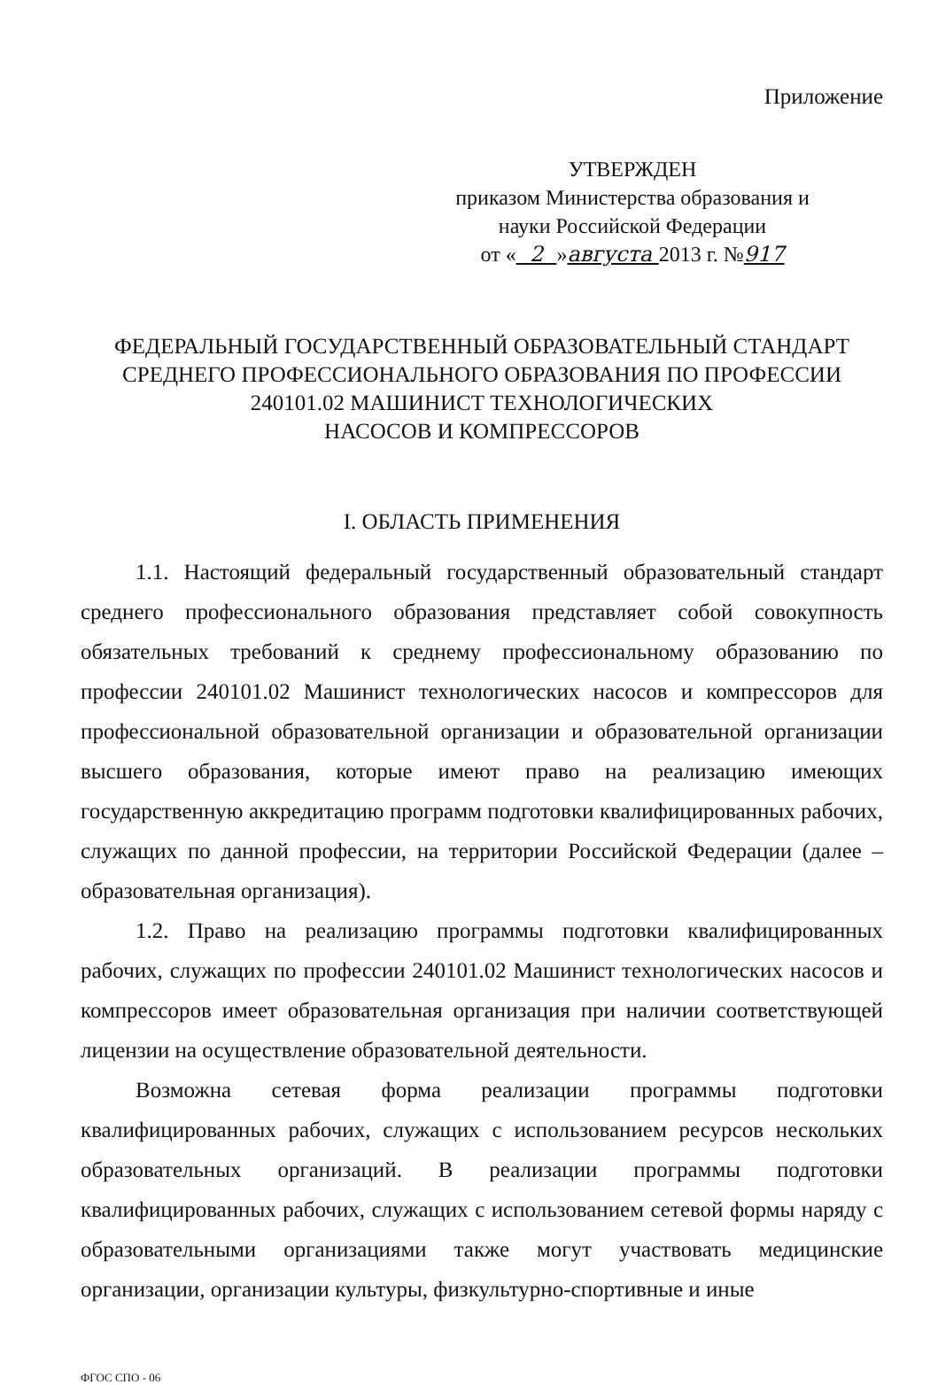Приложение
УТВЕРЖДЕН
приказом Министерства образования и
науки Российской Федерации
от « 2 »августа 2013 г. №917
ФЕДЕРАЛЬНЫЙ ГОСУДАРСТВЕННЫЙ ОБРАЗОВАТЕЛЬНЫЙ СТАНДАРТ
СРЕДНЕГО ПРОФЕССИОНАЛЬНОГО ОБРАЗОВАНИЯ ПО ПРОФЕССИИ
240101.02 МАШИНИСТ ТЕХНОЛОГИЧЕСКИХ
НАСОСОВ И КОМПРЕССОРОВ
I. ОБЛАСТЬ ПРИМЕНЕНИЯ
1.1. Настоящий федеральный государственный образовательный стандарт среднего профессионального образования представляет собой совокупность обязательных требований к среднему профессиональному образованию по профессии 240101.02 Машинист технологических насосов и компрессоров для профессиональной образовательной организации и образовательной организации высшего образования, которые имеют право на реализацию имеющих государственную аккредитацию программ подготовки квалифицированных рабочих, служащих по данной профессии, на территории Российской Федерации (далее – образовательная организация).
1.2. Право на реализацию программы подготовки квалифицированных рабочих, служащих по профессии 240101.02 Машинист технологических насосов и компрессоров имеет образовательная организация при наличии соответствующей лицензии на осуществление образовательной деятельности.
Возможна сетевая форма реализации программы подготовки квалифицированных рабочих, служащих с использованием ресурсов нескольких образовательных организаций. В реализации программы подготовки квалифицированных рабочих, служащих с использованием сетевой формы наряду с образовательными организациями также могут участвовать медицинские организации, организации культуры, физкультурно-спортивные и иные
ФГОС СПО - 06